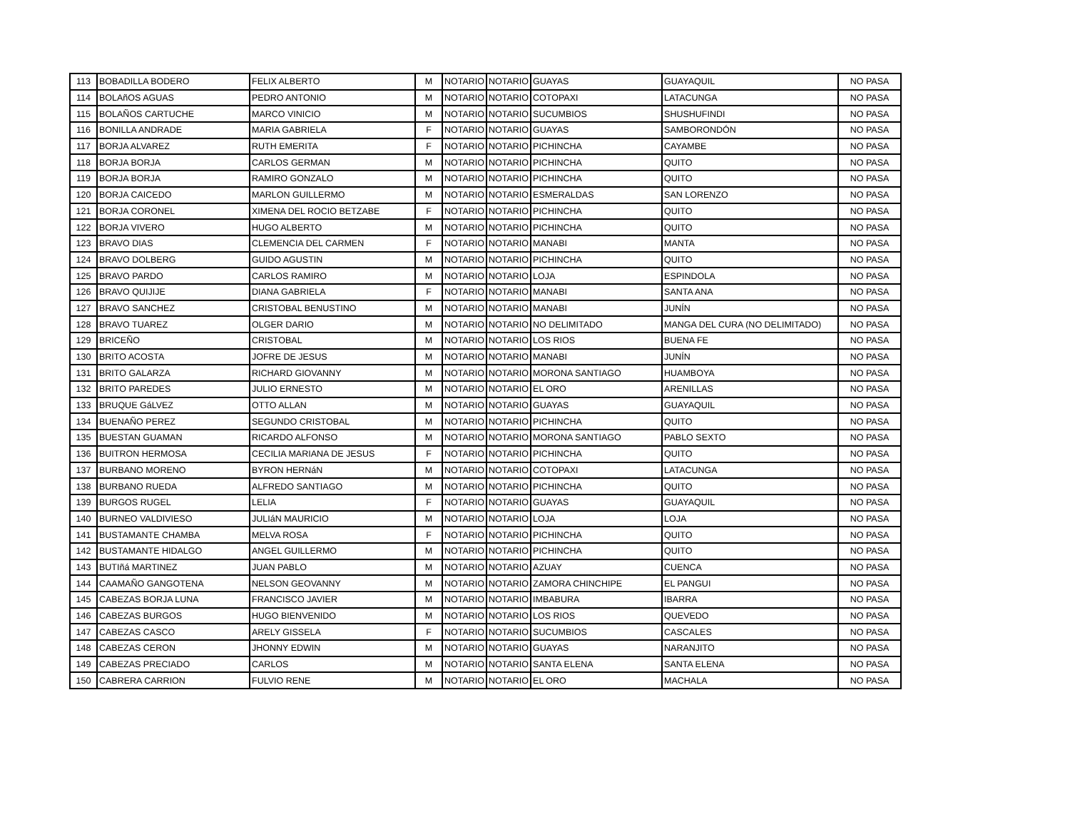| 113 | BOBADILLA BODERO | FELIX ALBERTO | M | NOTARIO | NOTARIO | GUAYAS | GUAYAQUIL | NO PASA |
| 114 | BOLAñOS AGUAS | PEDRO ANTONIO | M | NOTARIO | NOTARIO | COTOPAXI | LATACUNGA | NO PASA |
| 115 | BOLAÑOS CARTUCHE | MARCO VINICIO | M | NOTARIO | NOTARIO | SUCUMBIOS | SHUSHUFINDI | NO PASA |
| 116 | BONILLA ANDRADE | MARIA GABRIELA | F | NOTARIO | NOTARIO | GUAYAS | SAMBORONDÓN | NO PASA |
| 117 | BORJA ALVAREZ | RUTH EMERITA | F | NOTARIO | NOTARIO | PICHINCHA | CAYAMBE | NO PASA |
| 118 | BORJA BORJA | CARLOS GERMAN | M | NOTARIO | NOTARIO | PICHINCHA | QUITO | NO PASA |
| 119 | BORJA BORJA | RAMIRO GONZALO | M | NOTARIO | NOTARIO | PICHINCHA | QUITO | NO PASA |
| 120 | BORJA CAICEDO | MARLON GUILLERMO | M | NOTARIO | NOTARIO | ESMERALDAS | SAN LORENZO | NO PASA |
| 121 | BORJA CORONEL | XIMENA DEL ROCIO BETZABE | F | NOTARIO | NOTARIO | PICHINCHA | QUITO | NO PASA |
| 122 | BORJA VIVERO | HUGO ALBERTO | M | NOTARIO | NOTARIO | PICHINCHA | QUITO | NO PASA |
| 123 | BRAVO DIAS | CLEMENCIA DEL CARMEN | F | NOTARIO | NOTARIO | MANABI | MANTA | NO PASA |
| 124 | BRAVO DOLBERG | GUIDO AGUSTIN | M | NOTARIO | NOTARIO | PICHINCHA | QUITO | NO PASA |
| 125 | BRAVO PARDO | CARLOS RAMIRO | M | NOTARIO | NOTARIO | LOJA | ESPINDOLA | NO PASA |
| 126 | BRAVO QUIJIJE | DIANA GABRIELA | F | NOTARIO | NOTARIO | MANABI | SANTA ANA | NO PASA |
| 127 | BRAVO SANCHEZ | CRISTOBAL BENUSTINO | M | NOTARIO | NOTARIO | MANABI | JUNÍN | NO PASA |
| 128 | BRAVO TUAREZ | OLGER DARIO | M | NOTARIO | NOTARIO | NO DELIMITADO | MANGA DEL CURA (NO DELIMITADO) | NO PASA |
| 129 | BRICEÑO | CRISTOBAL | M | NOTARIO | NOTARIO | LOS RIOS | BUENA FE | NO PASA |
| 130 | BRITO ACOSTA | JOFRE DE JESUS | M | NOTARIO | NOTARIO | MANABI | JUNÍN | NO PASA |
| 131 | BRITO GALARZA | RICHARD GIOVANNY | M | NOTARIO | NOTARIO | MORONA SANTIAGO | HUAMBOYA | NO PASA |
| 132 | BRITO PAREDES | JULIO ERNESTO | M | NOTARIO | NOTARIO | EL ORO | ARENILLAS | NO PASA |
| 133 | BRUQUE GáLVEZ | OTTO ALLAN | M | NOTARIO | NOTARIO | GUAYAS | GUAYAQUIL | NO PASA |
| 134 | BUENAÑO PEREZ | SEGUNDO CRISTOBAL | M | NOTARIO | NOTARIO | PICHINCHA | QUITO | NO PASA |
| 135 | BUESTAN GUAMAN | RICARDO ALFONSO | M | NOTARIO | NOTARIO | MORONA SANTIAGO | PABLO SEXTO | NO PASA |
| 136 | BUITRON HERMOSA | CECILIA MARIANA DE JESUS | F | NOTARIO | NOTARIO | PICHINCHA | QUITO | NO PASA |
| 137 | BURBANO MORENO | BYRON HERNáN | M | NOTARIO | NOTARIO | COTOPAXI | LATACUNGA | NO PASA |
| 138 | BURBANO RUEDA | ALFREDO SANTIAGO | M | NOTARIO | NOTARIO | PICHINCHA | QUITO | NO PASA |
| 139 | BURGOS RUGEL | LELIA | F | NOTARIO | NOTARIO | GUAYAS | GUAYAQUIL | NO PASA |
| 140 | BURNEO VALDIVIESO | JULIáN MAURICIO | M | NOTARIO | NOTARIO | LOJA | LOJA | NO PASA |
| 141 | BUSTAMANTE CHAMBA | MELVA ROSA | F | NOTARIO | NOTARIO | PICHINCHA | QUITO | NO PASA |
| 142 | BUSTAMANTE HIDALGO | ANGEL GUILLERMO | M | NOTARIO | NOTARIO | PICHINCHA | QUITO | NO PASA |
| 143 | BUTIñá MARTINEZ | JUAN PABLO | M | NOTARIO | NOTARIO | AZUAY | CUENCA | NO PASA |
| 144 | CAAMAÑO GANGOTENA | NELSON GEOVANNY | M | NOTARIO | NOTARIO | ZAMORA CHINCHIPE | EL PANGUI | NO PASA |
| 145 | CABEZAS BORJA LUNA | FRANCISCO JAVIER | M | NOTARIO | NOTARIO | IMBABURA | IBARRA | NO PASA |
| 146 | CABEZAS BURGOS | HUGO BIENVENIDO | M | NOTARIO | NOTARIO | LOS RIOS | QUEVEDO | NO PASA |
| 147 | CABEZAS CASCO | ARELY GISSELA | F | NOTARIO | NOTARIO | SUCUMBIOS | CASCALES | NO PASA |
| 148 | CABEZAS CERON | JHONNY EDWIN | M | NOTARIO | NOTARIO | GUAYAS | NARANJITO | NO PASA |
| 149 | CABEZAS PRECIADO | CARLOS | M | NOTARIO | NOTARIO | SANTA ELENA | SANTA ELENA | NO PASA |
| 150 | CABRERA CARRION | FULVIO RENE | M | NOTARIO | NOTARIO | EL ORO | MACHALA | NO PASA |